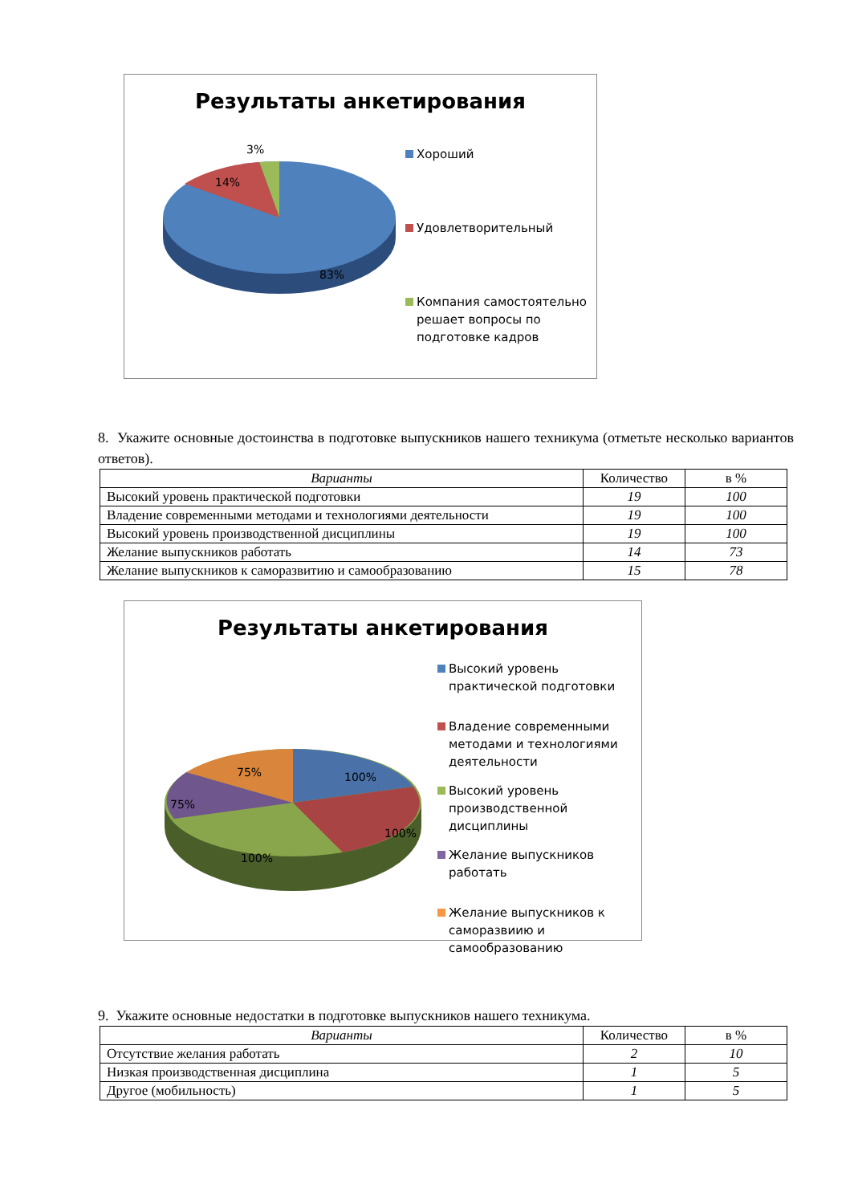Результаты анкетирования
3%
14%
83%
Хороший
Удовлетворительный
Компания самостоятельно
решает вопросы по
подготовке кадров
8. Укажите основные достоинства в подготовке выпускников нашего техникума (отметьте несколько вариантов ответов).
| Варианты | Количество | в % |
| --- | --- | --- |
| Высокий уровень практической подготовки | 19 | 100 |
| Владение современными методами и технологиями деятельности | 19 | 100 |
| Высокий уровень производственной дисциплины | 19 | 100 |
| Желание выпускников работать | 14 | 73 |
| Желание выпускников к саморазвитию и самообразованию | 15 | 78 |
Результаты анкетирования
75%
100%
75%
100%
100%
Высокий уровень
практической подготовки
Владение современными
методами и технологиями
деятельности
Высокий уровень
производственной
дисциплины
Желание выпускников
работать
Желание выпускников к
саморазвиию и
самообразованию
9. Укажите основные недостатки в подготовке выпускников нашего техникума.
| Варианты | Количество | в % |
| --- | --- | --- |
| Отсутствие желания работать | 2 | 10 |
| Низкая производственная дисциплина | 1 | 5 |
| Другое (мобильность) | 1 | 5 |